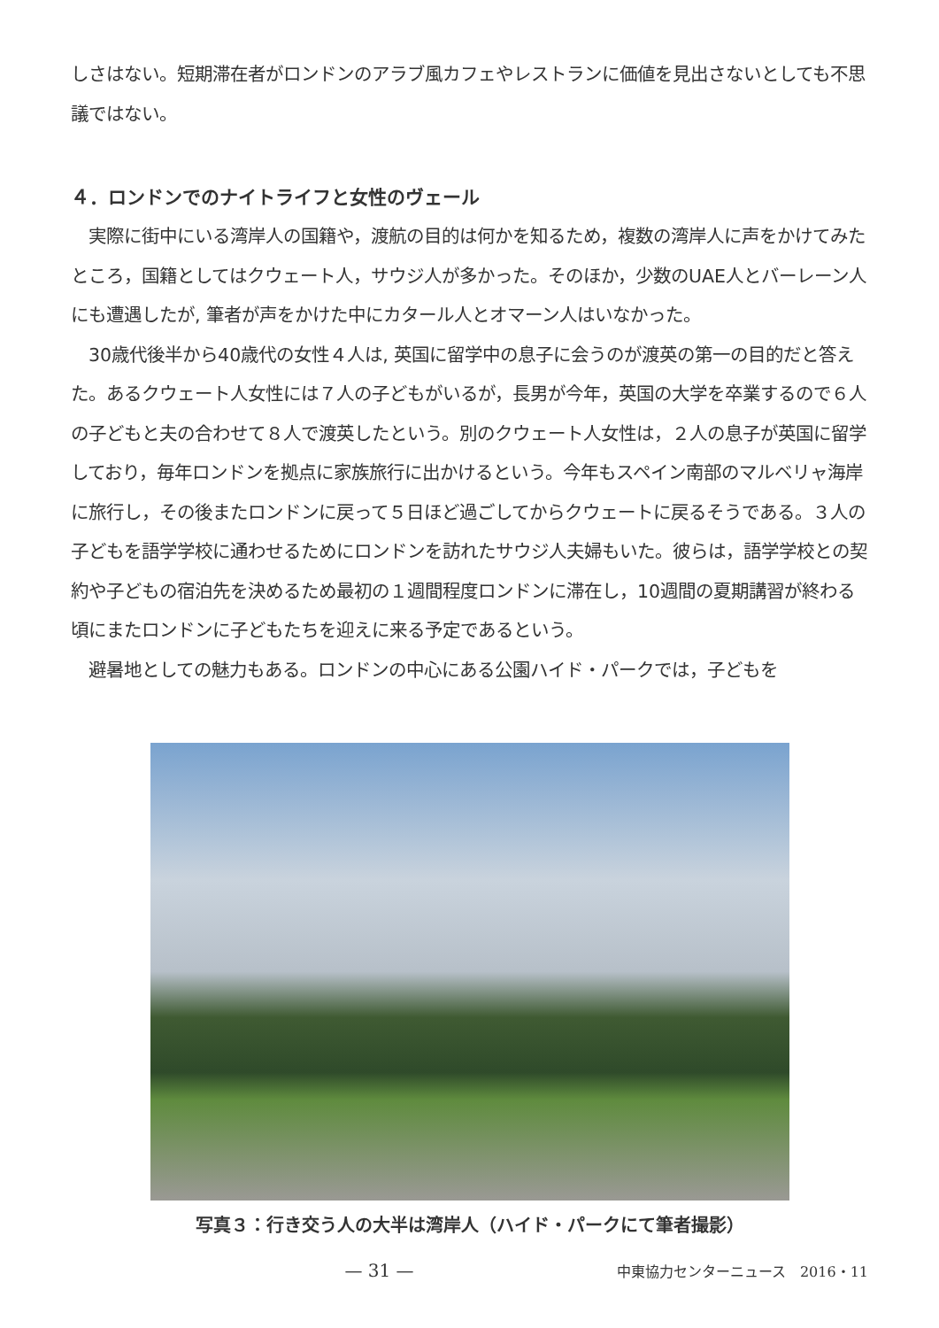しさはない。短期滞在者がロンドンのアラブ風カフェやレストランに価値を見出さないとしても不思議ではない。
４．ロンドンでのナイトライフと女性のヴェール
実際に街中にいる湾岸人の国籍や，渡航の目的は何かを知るため，複数の湾岸人に声をかけてみたところ，国籍としてはクウェート人，サウジ人が多かった。そのほか，少数のUAE人とバーレーン人にも遭遇したが, 筆者が声をかけた中にカタール人とオマーン人はいなかった。
30歳代後半から40歳代の女性４人は, 英国に留学中の息子に会うのが渡英の第一の目的だと答えた。あるクウェート人女性には７人の子どもがいるが，長男が今年，英国の大学を卒業するので６人の子どもと夫の合わせて８人で渡英したという。別のクウェート人女性は，２人の息子が英国に留学しており，毎年ロンドンを拠点に家族旅行に出かけるという。今年もスペイン南部のマルベリャ海岸に旅行し，その後またロンドンに戻って５日ほど過ごしてからクウェートに戻るそうである。３人の子どもを語学学校に通わせるためにロンドンを訪れたサウジ人夫婦もいた。彼らは，語学学校との契約や子どもの宿泊先を決めるため最初の１週間程度ロンドンに滞在し，10週間の夏期講習が終わる頃にまたロンドンに子どもたちを迎えに来る予定であるという。
避暑地としての魅力もある。ロンドンの中心にある公園ハイド・パークでは，子どもを
写真３：行き交う人の大半は湾岸人（ハイド・パークにて筆者撮影）
— 31 — 中東協力センターニュース　2016・11